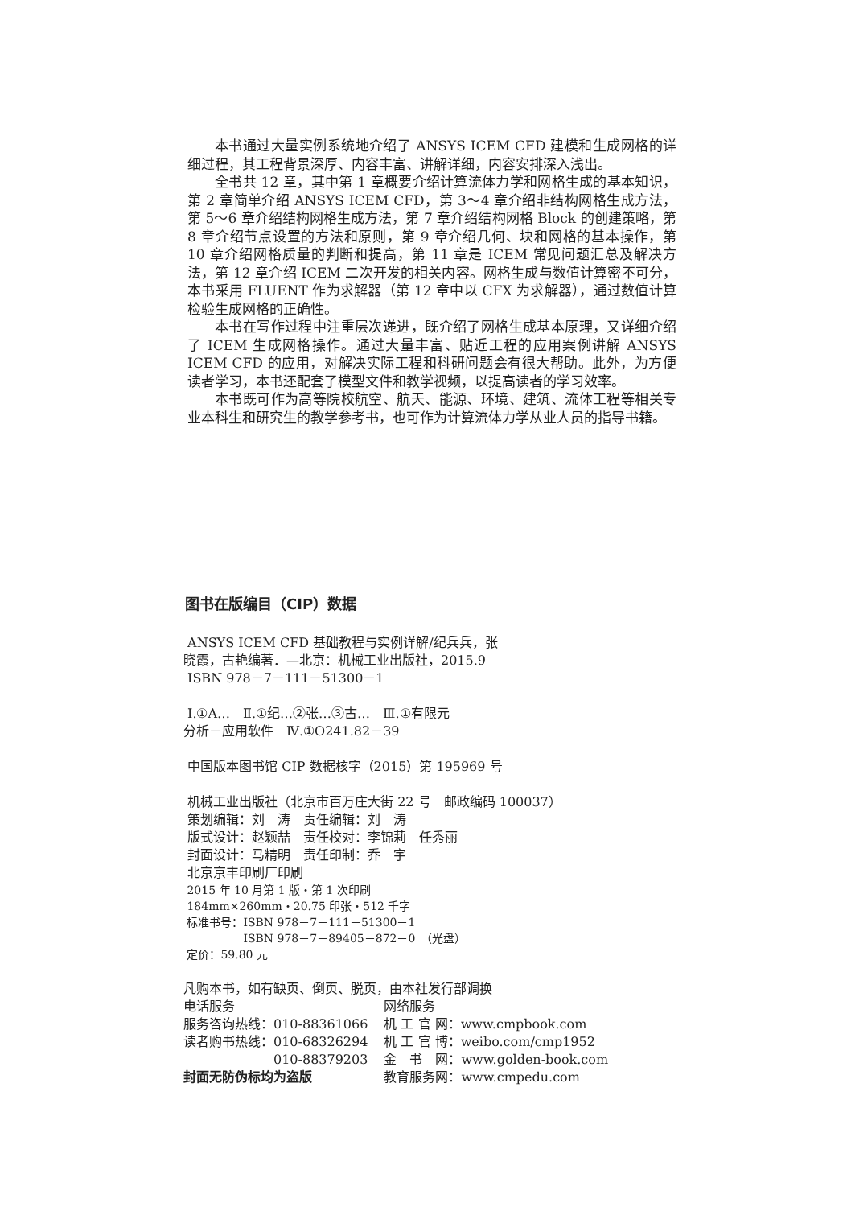本书通过大量实例系统地介绍了 ANSYS ICEM CFD 建模和生成网格的详细过程，其工程背景深厚、内容丰富、讲解详细，内容安排深入浅出。
全书共 12 章，其中第 1 章概要介绍计算流体力学和网格生成的基本知识，第 2 章简单介绍 ANSYS ICEM CFD，第 3～4 章介绍非结构网格生成方法，第 5～6 章介绍结构网格生成方法，第 7 章介绍结构网格 Block 的创建策略，第 8 章介绍节点设置的方法和原则，第 9 章介绍几何、块和网格的基本操作，第 10 章介绍网格质量的判断和提高，第 11 章是 ICEM 常见问题汇总及解决方法，第 12 章介绍 ICEM 二次开发的相关内容。网格生成与数值计算密不可分，本书采用 FLUENT 作为求解器（第 12 章中以 CFX 为求解器），通过数值计算检验生成网格的正确性。
本书在写作过程中注重层次递进，既介绍了网格生成基本原理，又详细介绍了 ICEM 生成网格操作。通过大量丰富、贴近工程的应用案例讲解 ANSYS ICEM CFD 的应用，对解决实际工程和科研问题会有很大帮助。此外，为方便读者学习，本书还配套了模型文件和教学视频，以提高读者的学习效率。
本书既可作为高等院校航空、航天、能源、环境、建筑、流体工程等相关专业本科生和研究生的教学参考书，也可作为计算流体力学从业人员的指导书籍。
图书在版编目（CIP）数据
ANSYS ICEM CFD 基础教程与实例详解/纪兵兵，张
晓霞，古艳编著．—北京：机械工业出版社，2015.9
ISBN 978－7－111－51300－1
Ⅰ.①A…　Ⅱ.①纪…②张…③古…　Ⅲ.①有限元
分析－应用软件　Ⅳ.①O241.82－39
中国版本图书馆 CIP 数据核字（2015）第 195969 号
机械工业出版社（北京市百万庄大街 22 号　邮政编码 100037）
策划编辑：刘　涛　责任编辑：刘　涛
版式设计：赵颖喆　责任校对：李锦莉　任秀丽
封面设计：马精明　责任印制：乔　宇
北京京丰印刷厂印刷
2015 年 10 月第 1 版・第 1 次印刷
184mm×260mm・20.75 印张・512 千字
标准书号：ISBN 978－7－111－51300－1
　　　　　ISBN 978－7－89405－872－0　（光盘）
定价：59.80 元
凡购本书，如有缺页、倒页、脱页，由本社发行部调换
| 电话服务 | 网络服务 |
| 服务咨询热线：010-88361066 | 机 工 官 网：www.cmpbook.com |
| 读者购书热线：010-68326294 | 机 工 官 博：weibo.com/cmp1952 |
| 010-88379203 | 金 书 网：www.golden-book.com |
| 封面无防伪标均为盗版 | 教育服务网：www.cmpedu.com |